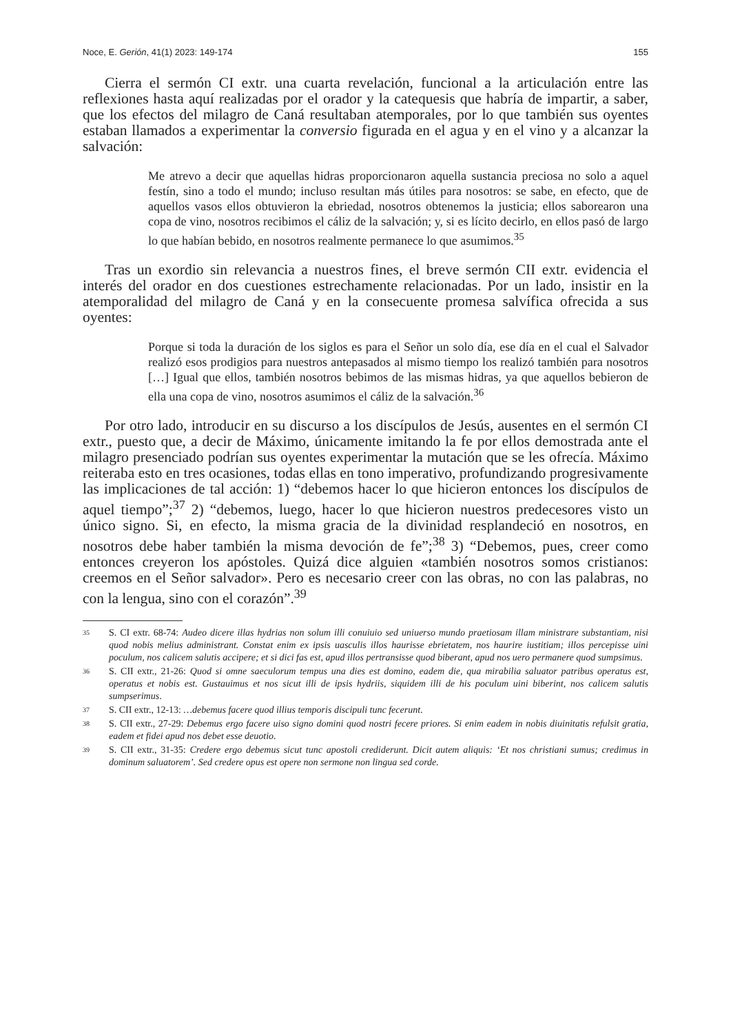Noce, E. Gerión, 41(1) 2023: 149-174 155
Cierra el sermón CI extr. una cuarta revelación, funcional a la articulación entre las reflexiones hasta aquí realizadas por el orador y la catequesis que habría de impartir, a saber, que los efectos del milagro de Caná resultaban atemporales, por lo que también sus oyentes estaban llamados a experimentar la conversio figurada en el agua y en el vino y a alcanzar la salvación:
Me atrevo a decir que aquellas hidras proporcionaron aquella sustancia preciosa no solo a aquel festín, sino a todo el mundo; incluso resultan más útiles para nosotros: se sabe, en efecto, que de aquellos vasos ellos obtuvieron la ebriedad, nosotros obtenemos la justicia; ellos saborearon una copa de vino, nosotros recibimos el cáliz de la salvación; y, si es lícito decirlo, en ellos pasó de largo lo que habían bebido, en nosotros realmente permanece lo que asumimos.<sup>35</sup>
Tras un exordio sin relevancia a nuestros fines, el breve sermón CII extr. evidencia el interés del orador en dos cuestiones estrechamente relacionadas. Por un lado, insistir en la atemporalidad del milagro de Caná y en la consecuente promesa salvífica ofrecida a sus oyentes:
Porque si toda la duración de los siglos es para el Señor un solo día, ese día en el cual el Salvador realizó esos prodigios para nuestros antepasados al mismo tiempo los realizó también para nosotros […] Igual que ellos, también nosotros bebimos de las mismas hidras, ya que aquellos bebieron de ella una copa de vino, nosotros asumimos el cáliz de la salvación.<sup>36</sup>
Por otro lado, introducir en su discurso a los discípulos de Jesús, ausentes en el sermón CI extr., puesto que, a decir de Máximo, únicamente imitando la fe por ellos demostrada ante el milagro presenciado podrían sus oyentes experimentar la mutación que se les ofrecía. Máximo reiteraba esto en tres ocasiones, todas ellas en tono imperativo, profundizando progresivamente las implicaciones de tal acción: 1) “debemos hacer lo que hicieron entonces los discípulos de aquel tiempo”;<sup>37</sup> 2) “debemos, luego, hacer lo que hicieron nuestros predecesores visto un único signo. Si, en efecto, la misma gracia de la divinidad resplandeció en nosotros, en nosotros debe haber también la misma devoción de fe”;<sup>38</sup> 3) “Debemos, pues, creer como entonces creyeron los apóstoles. Quizá dice alguien «también nosotros somos cristianos: creemos en el Señor salvador». Pero es necesario creer con las obras, no con las palabras, no con la lengua, sino con el corazón”.<sup>39</sup>
35 S. CI extr. 68-74: Audeo dicere illas hydrias non solum illi conuiuio sed uniuerso mundo praetiosam illam ministrare substantiam, nisi quod nobis melius administrant. Constat enim ex ipsis uasculis illos haurisse ebrietatem, nos haurire iustitiam; illos percepisse uini poculum, nos calicem salutis accipere; et si dici fas est, apud illos pertransisse quod biberant, apud nos uero permanere quod sumpsimus.
36 S. CII extr., 21-26: Quod si omne saeculorum tempus una dies est domino, eadem die, qua mirabilia saluator patribus operatus est, operatus et nobis est. Gustauimus et nos sicut illi de ipsis hydriis, siquidem illi de his poculum uini biberint, nos calicem salutis sumpserimus.
37 S. CII extr., 12-13: …debemus facere quod illius temporis discipuli tunc fecerunt.
38 S. CII extr., 27-29: Debemus ergo facere uiso signo domini quod nostri fecere priores. Si enim eadem in nobis diuinitatis refulsit gratia, eadem et fidei apud nos debet esse deuotio.
39 S. CII extr., 31-35: Credere ergo debemus sicut tunc apostoli crediderunt. Dicit autem aliquis: ‘Et nos christiani sumus; credimus in dominum saluatorem’. Sed credere opus est opere non sermone non lingua sed corde.